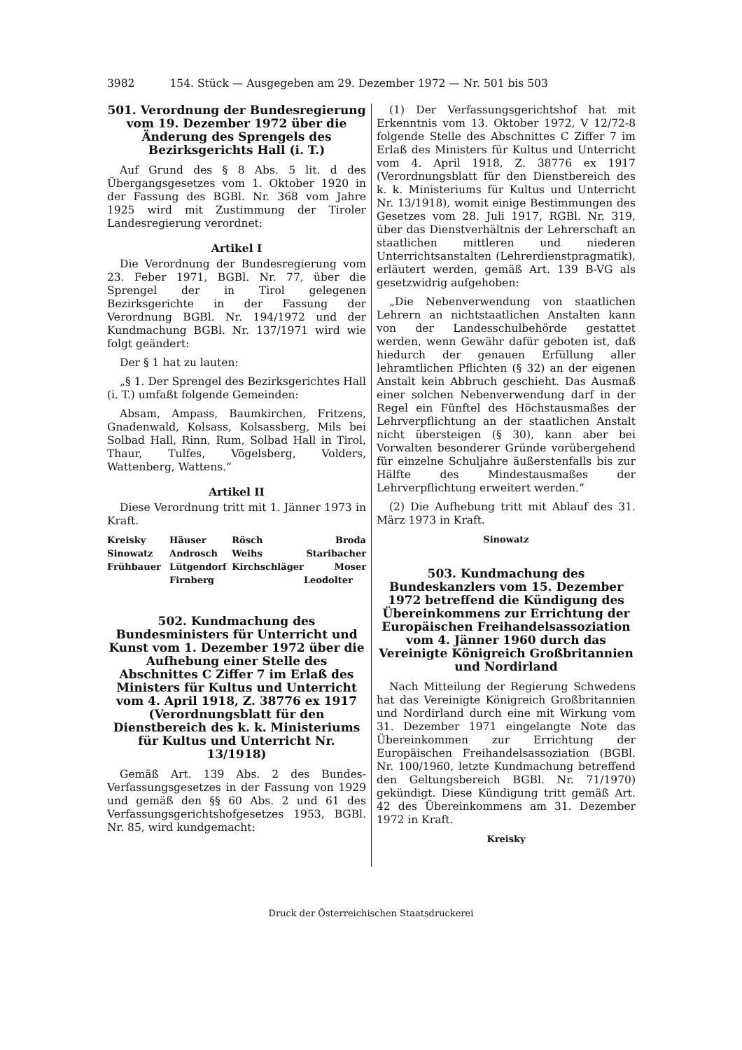3982 154. Stück — Ausgegeben am 29. Dezember 1972 — Nr. 501 bis 503
501. Verordnung der Bundesregierung vom 19. Dezember 1972 über die Änderung des Sprengels des Bezirksgerichts Hall (i. T.)
Auf Grund des § 8 Abs. 5 lit. d des Übergangsgesetzes vom 1. Oktober 1920 in der Fassung des BGBl. Nr. 368 vom Jahre 1925 wird mit Zustimmung der Tiroler Landesregierung verordnet:
Artikel I
Die Verordnung der Bundesregierung vom 23. Feber 1971, BGBl. Nr. 77, über die Sprengel der in Tirol gelegenen Bezirksgerichte in der Fassung der Verordnung BGBl. Nr. 194/1972 und der Kundmachung BGBl. Nr. 137/1971 wird wie folgt geändert:
Der § 1 hat zu lauten:
„§ 1. Der Sprengel des Bezirksgerichtes Hall (i. T.) umfaßt folgende Gemeinden:
Absam, Ampass, Baumkirchen, Fritzens, Gnadenwald, Kolsass, Kolsassberg, Mils bei Solbad Hall, Rinn, Rum, Solbad Hall in Tirol, Thaur, Tulfes, Vögelsberg, Volders, Wattenberg, Wattens.“
Artikel II
Diese Verordnung tritt mit 1. Jänner 1973 in Kraft.
Kreisky Häuser Rösch Broda Sinowatz Androsch Weihs Staribacher Frühbauer Lütgendorf Kirchschläger Moser Firnberg Leodolter
502. Kundmachung des Bundesministers für Unterricht und Kunst vom 1. Dezember 1972 über die Aufhebung einer Stelle des Abschnittes C Ziffer 7 im Erlaß des Ministers für Kultus und Unterricht vom 4. April 1918, Z. 38776 ex 1917 (Verordnungsblatt für den Dienstbereich des k. k. Ministeriums für Kultus und Unterricht Nr. 13/1918)
Gemäß Art. 139 Abs. 2 des Bundes-Verfassungsgesetzes in der Fassung von 1929 und gemäß den §§ 60 Abs. 2 und 61 des Verfassungsgerichtshofgesetzes 1953, BGBl. Nr. 85, wird kundgemacht:
(1) Der Verfassungsgerichtshof hat mit Erkenntnis vom 13. Oktober 1972, V 12/72-8 folgende Stelle des Abschnittes C Ziffer 7 im Erlaß des Ministers für Kultus und Unterricht vom 4. April 1918, Z. 38776 ex 1917 (Verordnungsblatt für den Dienstbereich des k. k. Ministeriums für Kultus und Unterricht Nr. 13/1918), womit einige Bestimmungen des Gesetzes vom 28. Juli 1917, RGBl. Nr. 319, über das Dienstverhältnis der Lehrerschaft an staatlichen mittleren und niederen Unterrichtsanstalten (Lehrerdienstpragmatik), erläutert werden, gemäß Art. 139 B-VG als gesetzwidrig aufgehoben:
„Die Nebenverwendung von staatlichen Lehrern an nichtstaatlichen Anstalten kann von der Landesschulbehörde gestattet werden, wenn Gewähr dafür geboten ist, daß hiedurch der genauen Erfüllung aller lehramtlichen Pflichten (§ 32) an der eigenen Anstalt kein Abbruch geschieht. Das Ausmaß einer solchen Nebenverwendung darf in der Regel ein Fünftel des Höchstausmaßes der Lehrverpflichtung an der staatlichen Anstalt nicht übersteigen (§ 30), kann aber bei Vorwalten besonderer Gründe vorübergehend für einzelne Schuljahre äußerstenfalls bis zur Hälfte des Mindestausmaßes der Lehrverpflichtung erweitert werden.“
(2) Die Aufhebung tritt mit Ablauf des 31. März 1973 in Kraft.
Sinowatz
503. Kundmachung des Bundeskanzlers vom 15. Dezember 1972 betreffend die Kündigung des Übereinkommens zur Errichtung der Europäischen Freihandelsassoziation vom 4. Jänner 1960 durch das Vereinigte Königreich Großbritannien und Nordirland
Nach Mitteilung der Regierung Schwedens hat das Vereinigte Königreich Großbritannien und Nordirland durch eine mit Wirkung vom 31. Dezember 1971 eingelangte Note das Übereinkommen zur Errichtung der Europäischen Freihandelsassoziation (BGBl. Nr. 100/1960, letzte Kundmachung betreffend den Geltungsbereich BGBl. Nr. 71/1970) gekündigt. Diese Kündigung tritt gemäß Art. 42 des Übereinkommens am 31. Dezember 1972 in Kraft.
Kreisky
Druck der Österreichischen Staatsdruckerei